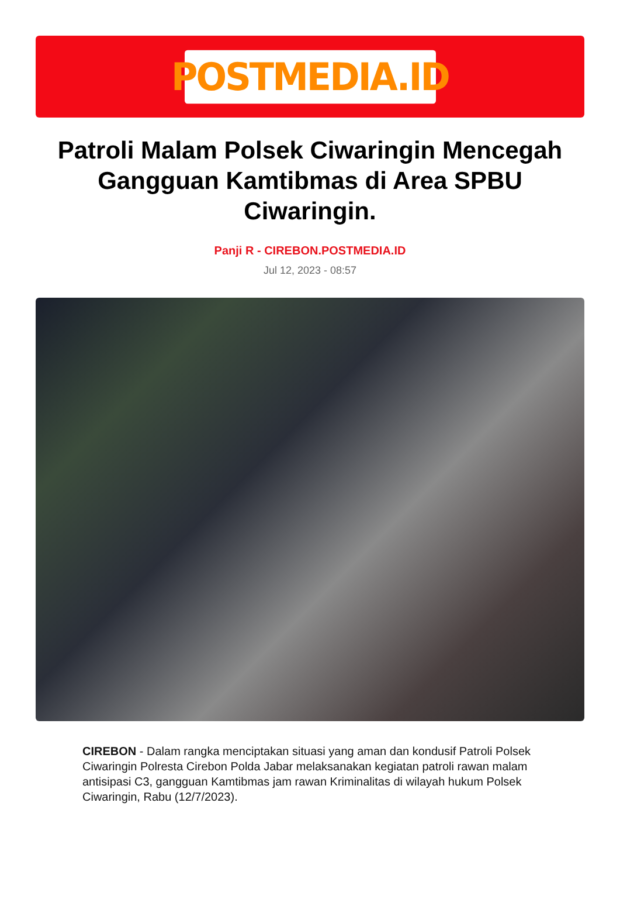POSTMEDIA.ID
Patroli Malam Polsek Ciwaringin Mencegah Gangguan Kamtibmas di Area SPBU Ciwaringin.
Panji R - CIREBON.POSTMEDIA.ID
Jul 12, 2023 - 08:57
CIREBON - Dalam rangka menciptakan situasi yang aman dan kondusif Patroli Polsek Ciwaringin Polresta Cirebon Polda Jabar melaksanakan kegiatan patroli rawan malam antisipasi C3, gangguan Kamtibmas jam rawan Kriminalitas di wilayah hukum Polsek Ciwaringin, Rabu (12/7/2023).